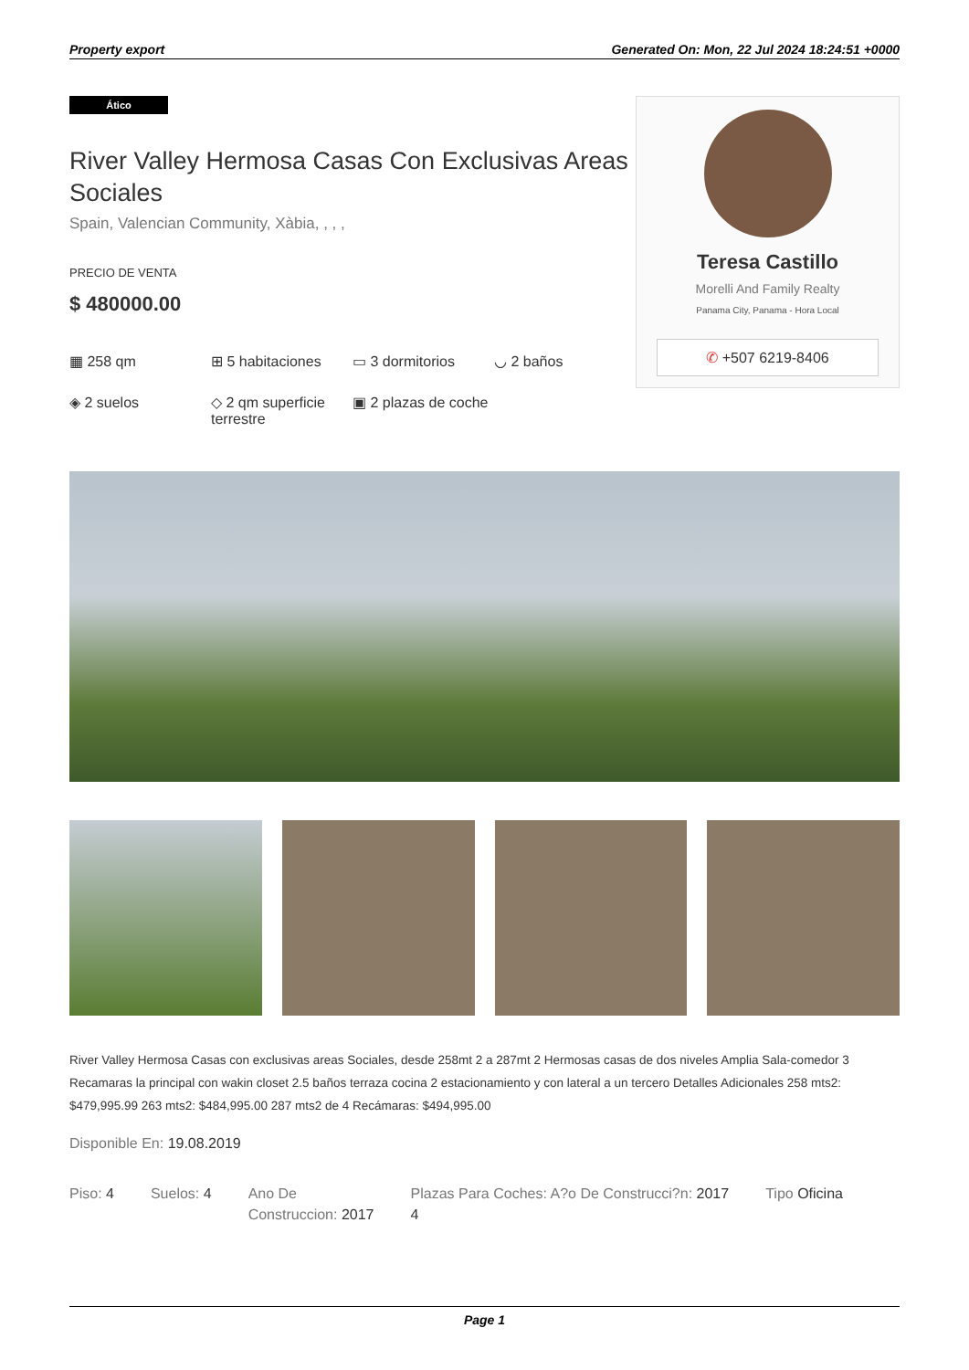Property export Generated On: Mon, 22 Jul 2024 18:24:51 +0000
Ático
River Valley Hermosa Casas Con Exclusivas Areas Sociales
Spain, Valencian Community, Xàbia, , , ,
PRECIO DE VENTA
$ 480000.00
▦ 258 qm
⊞ 5 habitaciones
▭ 3 dormitorios
◡ 2 baños
◈ 2 suelos
◇ 2 qm superficie terrestre
▣ 2 plazas de coche
Teresa Castillo
Morelli And Family Realty
Panama City, Panama - Hora Local
✆ +507 6219-8406
River Valley Hermosa Casas con exclusivas areas Sociales, desde 258mt 2 a 287mt 2 Hermosas casas de dos niveles Amplia Sala-comedor 3 Recamaras la principal con wakin closet 2.5 baños terraza cocina 2 estacionamiento y con lateral a un tercero Detalles Adicionales 258 mts2: $479,995.99 263 mts2: $484,995.00 287 mts2 de 4 Recámaras: $494,995.00
Disponible En: 19.08.2019
Piso: 4 Suelos: 4 Ano De
Construccion: 2017
Plazas Para Coches: A?o De Construcci?n: 2017
4
Tipo Oficina
Page 1